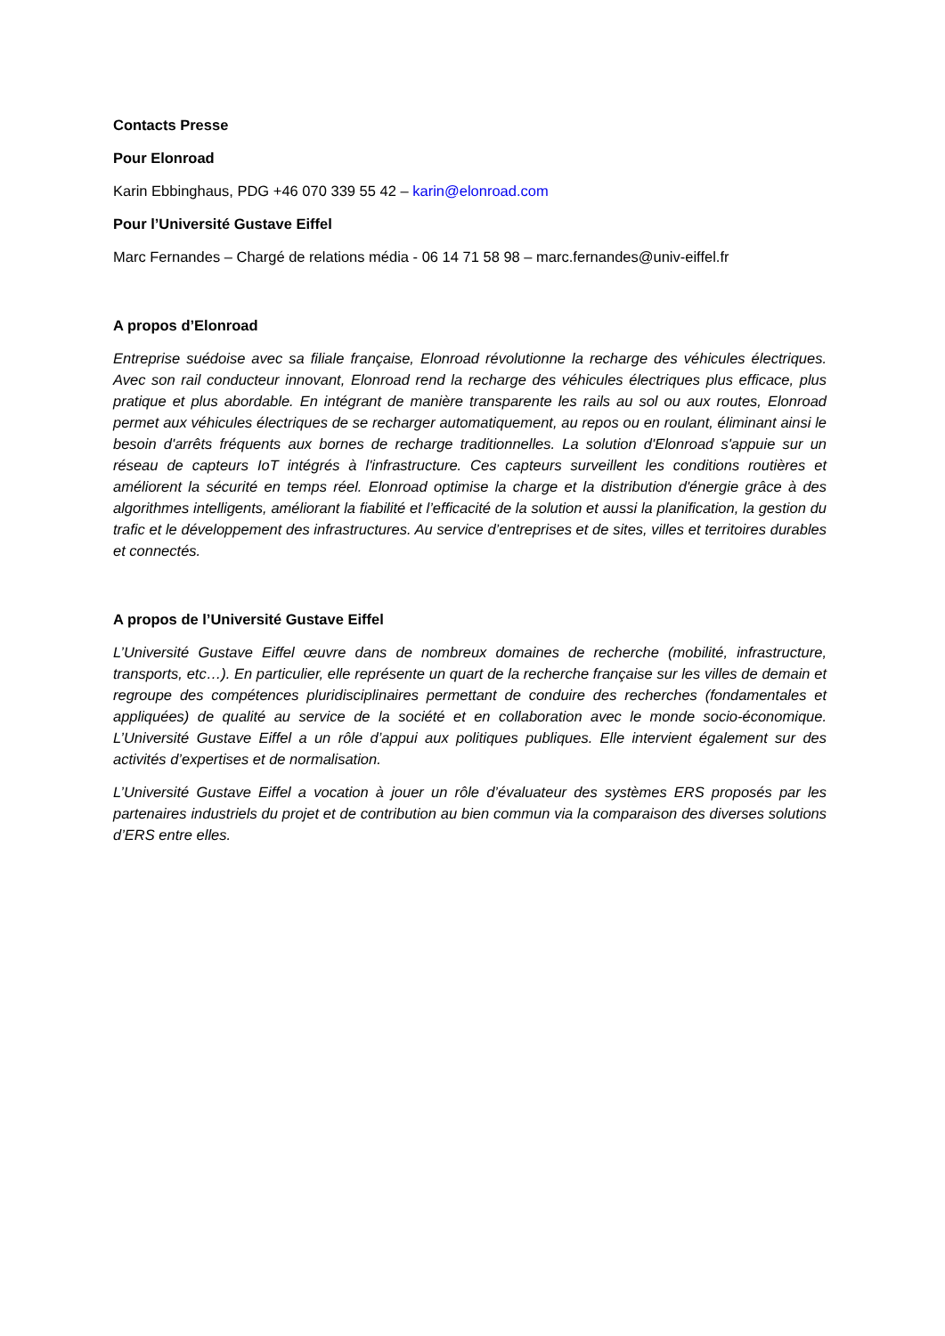Contacts Presse
Pour Elonroad
Karin Ebbinghaus, PDG +46 070 339 55 42 – karin@elonroad.com
Pour l’Université Gustave Eiffel
Marc Fernandes – Chargé de relations média - 06 14 71 58 98 – marc.fernandes@univ-eiffel.fr
A propos d’Elonroad
Entreprise suédoise avec sa filiale française, Elonroad révolutionne la recharge des véhicules électriques. Avec son rail conducteur innovant, Elonroad rend la recharge des véhicules électriques plus efficace, plus pratique et plus abordable. En intégrant de manière transparente les rails au sol ou aux routes, Elonroad permet aux véhicules électriques de se recharger automatiquement, au repos ou en roulant, éliminant ainsi le besoin d'arrêts fréquents aux bornes de recharge traditionnelles. La solution d'Elonroad s'appuie sur un réseau de capteurs IoT intégrés à l'infrastructure. Ces capteurs surveillent les conditions routières et améliorent la sécurité en temps réel. Elonroad optimise la charge et la distribution d'énergie grâce à des algorithmes intelligents, améliorant la fiabilité et l’efficacité de la solution et aussi la planification, la gestion du trafic et le développement des infrastructures. Au service d’entreprises et de sites, villes et territoires durables et connectés.
A propos de l’Université Gustave Eiffel
L’Université Gustave Eiffel œuvre dans de nombreux domaines de recherche (mobilité, infrastructure, transports, etc…). En particulier, elle représente un quart de la recherche française sur les villes de demain et regroupe des compétences pluridisciplinaires permettant de conduire des recherches (fondamentales et appliquées) de qualité au service de la société et en collaboration avec le monde socio-économique. L’Université Gustave Eiffel a un rôle d’appui aux politiques publiques. Elle intervient également sur des activités d’expertises et de normalisation.
L’Université Gustave Eiffel a vocation à jouer un rôle d’évaluateur des systèmes ERS proposés par les partenaires industriels du projet et de contribution au bien commun via la comparaison des diverses solutions d’ERS entre elles.